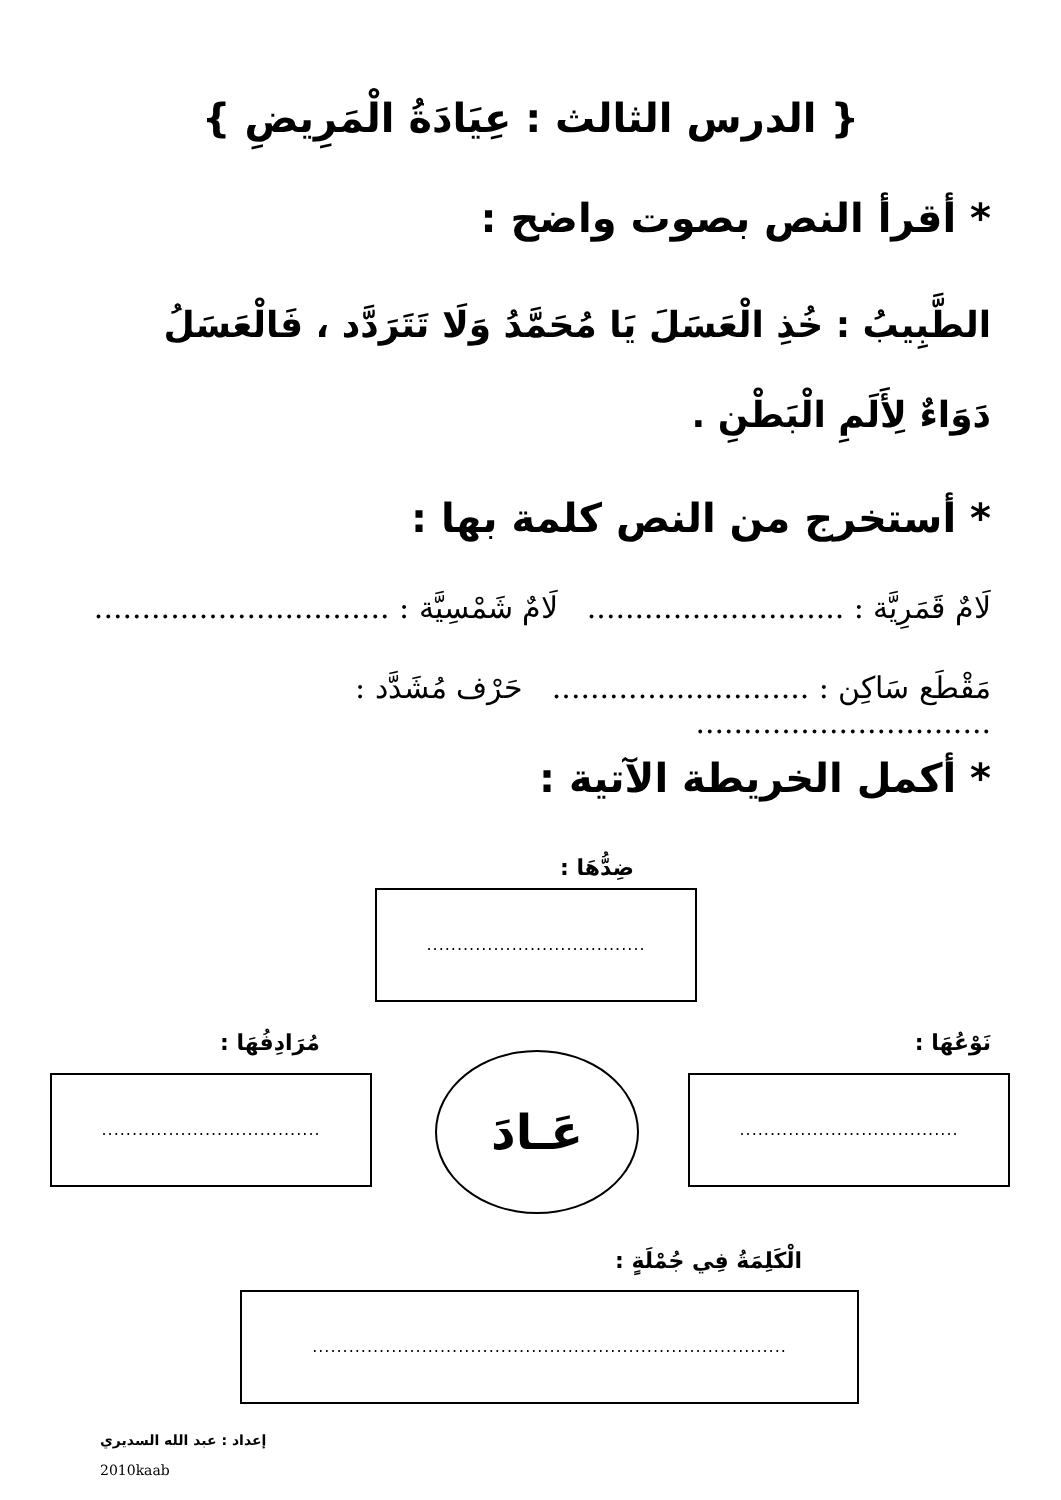{ الدرس الثالث : عِيَادَةُ الْمَرِيضِ }
* أقرأ النص بصوت واضح :
الطَّبِيبُ : خُذِ الْعَسَلَ يَا مُحَمَّدُ وَلَا تَتَرَدَّد ، فَالْعَسَلُ دَوَاءٌ لِأَلَمِ الْبَطْنِ .
* أستخرج من النص كلمة بها :
لَامٌ قَمَرِيَّة : ........................... لَامٌ شَمْسِيَّة : ...............................
مَقْطَع سَاكِن : ........................... حَرْف مُشَدَّد : ...............................
* أكمل الخريطة الآتية :
ضِدُّهَا :
....................................
نَوْعُهَا : مُرَادِفُهَا :
....................................
عَـادَ
....................................
الْكَلِمَةُ فِي جُمْلَةٍ :
..............................................................................
إعداد : عبد الله السديري
2010kaab